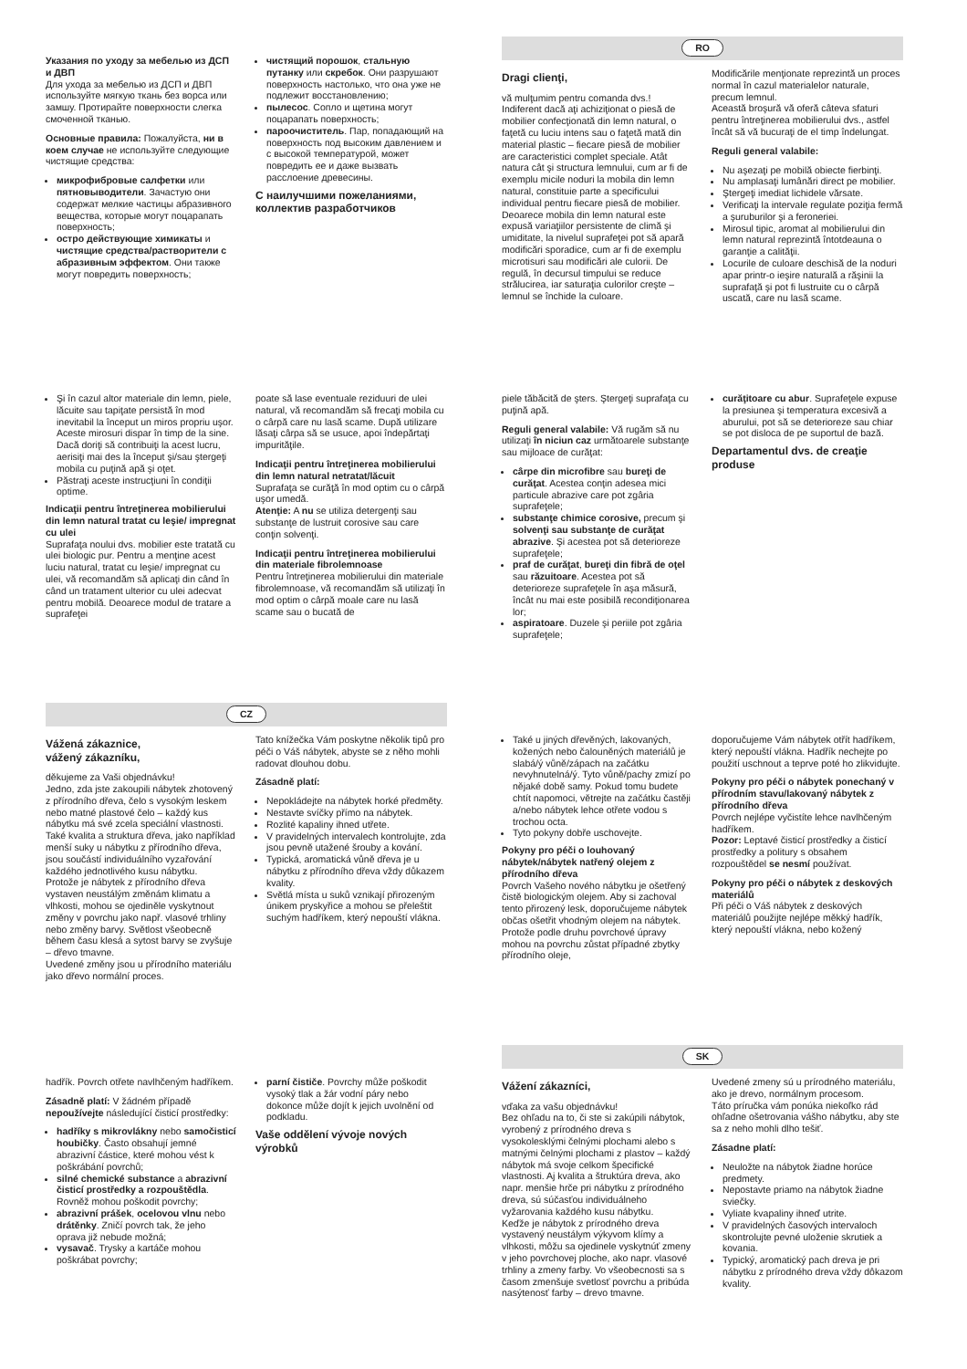Указания по уходу за мебелью из ДСП и ДВП
Для ухода за мебелью из ДСП и ДВП используйте мягкую ткань без ворса или замшу. Протирайте поверхности слегка смоченной тканью.
Основные правила: Пожалуйста, ни в коем случае не используйте следующие чистящие средства:
микрофибровые салфетки или пятновыводители. Зачастую они содержат мелкие частицы абразивного вещества, которые могут поцарапать поверхность;
остро действующие химикаты и чистящие средства/растворители с абразивным эффектом. Они также могут повредить поверхность;
чистящий порошок, стальную путанку или скребок. Они разрушают поверхность настолько, что она уже не подлежит восстановлению;
пылесос. Сопло и щетина могут поцарапать поверхность;
пароочиститель. Пар, попадающий на поверхность под высоким давлением и с высокой температурой, может повредить ее и даже вызвать расслоение древесины.
С наилучшими пожеланиями, коллектив разработчиков
RO
Dragi clienţi,
vă mulţumim pentru comanda dvs.!
Indiferent dacă aţi achiziţionat o piesă de mobilier confecţionată din lemn natural, o faţetă cu luciu intens sau o faţetă mată din material plastic – fiecare piesă de mobilier are caracteristici complet speciale. Atât natura cât şi structura lemnului, cum ar fi de exemplu micile noduri la mobila din lemn natural, constituie parte a specificului individual pentru fiecare piesă de mobilier.
Deoarece mobila din lemn natural este expusă variaţiilor persistente de climă şi umiditate, la nivelul suprafeţei pot să apară modificări sporadice, cum ar fi de exemplu microtisuri sau modificări ale culorii. De regulă, în decursul timpului se reduce strălucirea, iar saturaţia culorilor creşte – lemnul se închide la culoare.
Modificările menţionate reprezintă un proces normal în cazul materialelor naturale, precum lemnul.
Această broşură vă oferă câteva sfaturi pentru întreţinerea mobilierului dvs., astfel încât să vă bucuraţi de el timp îndelungat.
Reguli general valabile:
Nu aşezaţi pe mobilă obiecte fierbinţi.
Nu amplasaţi lumânări direct pe mobilier.
Ştergeţi imediat lichidele vărsate.
Verificaţi la intervale regulate poziţia fermă a şuruburilor şi a feroneriei.
Mirosul tipic, aromat al mobilierului din lemn natural reprezintă întotdeauna o garanţie a calităţii.
Locurile de culoare deschisă de la noduri apar printr-o ieşire naturală a răşinii la suprafaţă şi pot fi lustruite cu o cârpă uscată, care nu lasă scame.
Şi în cazul altor materiale din lemn, piele, lăcuite sau tapiţate persistă în mod inevitabil la început un miros propriu uşor. Aceste mirosuri dispar în timp de la sine. Dacă doriţi să contribuiţi la acest lucru, aerisiţi mai des la început şi/sau ştergeţi mobila cu puţină apă şi oţet.
Păstraţi aceste instrucţiuni în condiţii optime.
Indicaţii pentru întreţinerea mobilierului din lemn natural tratat cu leşie/ impregnat cu ulei
Suprafaţa noului dvs. mobilier este tratată cu ulei biologic pur. Pentru a menţine acest luciu natural, tratat cu leşie/ impregnat cu ulei, vă recomandăm să aplicaţi din când în când un tratament ulterior cu ulei adecvat pentru mobilă. Deoarece modul de tratare a suprafeţei
poate să lase eventuale reziduuri de ulei natural, vă recomandăm să frecaţi mobila cu o cârpă care nu lasă scame. După utilizare lăsaţi cârpa să se usuce, apoi îndepărtaţi impurităţile.
Indicaţii pentru întreţinerea mobilierului din lemn natural netratat/lăcuit
Suprafaţa se curăţă în mod optim cu o cârpă uşor umedă.
Atenţie: A nu se utiliza detergenţi sau substanţe de lustruit corosive sau care conţin solvenţi.
Indicaţii pentru întreţinerea mobilierului din materiale fibrolemnoase
Pentru întreţinerea mobilierului din materiale fibrolemnoase, vă recomandăm să utilizaţi în mod optim o cârpă moale care nu lasă scame sau o bucată de
piele tăbăcită de şters. Ştergeţi suprafaţa cu puţină apă.
Reguli general valabile: Vă rugăm să nu utilizaţi în niciun caz următoarele substanţe sau mijloace de curăţat:
cârpe din microfibre sau bureţi de curăţat. Acestea conţin adesea mici particule abrazive care pot zgâria suprafeţele;
substanţe chimice corosive, precum şi solvenţi sau substanţe de curăţat abrazive. Şi acestea pot să deterioreze suprafeţele;
praf de curăţat, bureţi din fibră de oţel sau răzuitoare. Acestea pot să deterioreze suprafeţele în aşa măsură, încât nu mai este posibilă recondiţionarea lor;
aspiratoare. Duzele şi periile pot zgâria suprafeţele;
curăţitoare cu abur. Suprafeţele expuse la presiunea şi temperatura excesivă a aburului, pot să se deterioreze sau chiar se pot disloca de pe suportul de bază.
Departamentul dvs. de creaţie produse
CZ
Vážená zákaznice,
vážený zákazníku,
děkujeme za Vaši objednávku!
Jedno, zda jste zakoupili nábytek zhotovený z přírodního dřeva, čelo s vysokým leskem nebo matné plastové čelo – každý kus nábytku má své zcela speciální vlastnosti. Také kvalita a struktura dřeva, jako například menší suky u nábytku z přírodního dřeva, jsou součástí individuálního vyzařování každého jednotlivého kusu nábytku.
Protože je nábytek z přírodního dřeva vystaven neustálým změnám klimatu a vlhkosti, mohou se ojediněle vyskytnout změny v povrchu jako např. vlasové trhliny nebo změny barvy. Světlost všeobecně během času klesá a sytost barvy se zvyšuje – dřevo tmavne.
Uvedené změny jsou u přírodního materiálu jako dřevo normální proces.
Tato knížečka Vám poskytne několik tipů pro péči o Váš nábytek, abyste se z něho mohli radovat dlouhou dobu.
Zásadně platí:
Nepokládejte na nábytek horké předměty.
Nestavte svíčky přímo na nábytek.
Rozlité kapaliny ihned utřete.
V pravidelných intervalech kontrolujte, zda jsou pevně utažené šrouby a kování.
Typická, aromatická vůně dřeva je u nábytku z přírodního dřeva vždy důkazem kvality.
Světlá místa u suků vznikají přirozeným únikem pryskyřice a mohou se přeleštit suchým hadříkem, který nepouští vlákna.
Také u jiných dřevěných, lakovaných, kožených nebo čalouněných materiálů je slabá/ý vůně/zápach na začátku nevyhnutelná/ý. Tyto vůně/pachy zmizí po nějaké době samy. Pokud tomu budete chtít napomoci, větrejte na začátku častěji a/nebo nábytek lehce otřete vodou s trochou octa.
Tyto pokyny dobře uschovejte.
Pokyny pro péči o louhovaný nábytek/nábytek natřený olejem z přírodního dřeva
Povrch Vašeho nového nábytku je ošetřený čistě biologickým olejem. Aby si zachoval tento přirozený lesk, doporučujeme nábytek občas ošetřit vhodným olejem na nábytek. Protože podle druhu povrchové úpravy mohou na povrchu zůstat případné zbytky přírodního oleje,
doporučujeme Vám nábytek otřít hadříkem, který nepouští vlákna. Hadřík nechejte po použití uschnout a teprve poté ho zlikvidujte.
Pokyny pro péči o nábytek ponechaný v přírodním stavu/lakovaný nábytek z přírodního dřeva
Povrch nejlépe vyčistíte lehce navlhčeným hadříkem.
Pozor: Leptavé čisticí prostředky a čisticí prostředky a politury s obsahem rozpouštědel se nesmí používat.
Pokyny pro péči o nábytek z deskových materiálů
Při péči o Váš nábytek z deskových materiálů použijte nejlépe měkký hadřík, který nepouští vlákna, nebo kožený
hadřík. Povrch otřete navlhčeným hadříkem.
Zásadně platí: V žádném případě nepoužívejte následující čisticí prostředky:
hadříky s mikrovlákny nebo samočisticí houbičky. Často obsahují jemné abrazivní částice, které mohou vést k poškrábání povrchů;
silné chemické substance a abrazivní čisticí prostředky a rozpouštědla. Rovněž mohou poškodit povrchy;
abrazivní prášek, ocelovou vlnu nebo drátěnky. Zničí povrch tak, že jeho oprava již nebude možná;
vysavač. Trysky a kartáče mohou poškrábat povrchy;
parní čističe. Povrchy může poškodit vysoký tlak a žár vodní páry nebo dokonce může dojít k jejich uvolnění od podkladu.
Vaše oddělení vývoje nových výrobků
SK
Vážení zákazníci,
vďaka za vašu objednávku!
Bez ohľadu na to, či ste si zakúpili nábytok, vyrobený z prírodného dreva s vysokolesklými čelnými plochami alebo s matnými čelnými plochami z plastov – každý nábytok má svoje celkom špecifické vlastnosti. Aj kvalita a štruktúra dreva, ako napr. menšie hrče pri nábytku z prírodného dreva, sú súčasťou individuálneho vyžarovania každého kusu nábytku.
Keďže je nábytok z prírodného dreva vystavený neustálym výkyvom klímy a vlhkosti, môžu sa ojedinele vyskytnúť zmeny v jeho povrchovej ploche, ako napr. vlasové trhliny a zmeny farby. Vo všeobecnosti sa s časom zmenšuje svetlosť povrchu a pribúda nasýtenosť farby – drevo tmavne.
Uvedené zmeny sú u prírodného materiálu, ako je drevo, normálnym procesom.
Táto príručka vám ponúka niekoľko rád ohľadne ošetrovania vášho nábytku, aby ste sa z neho mohli dlho tešiť.
Zásadne platí:
Neuložte na nábytok žiadne horúce predmety.
Nepostavte priamo na nábytok žiadne sviečky.
Vyliate kvapaliny ihneď utrite.
V pravidelných časových intervaloch skontrolujte pevné uloženie skrutiek a kovania.
Typický, aromatický pach dreva je pri nábytku z prírodného dreva vždy dôkazom kvality.